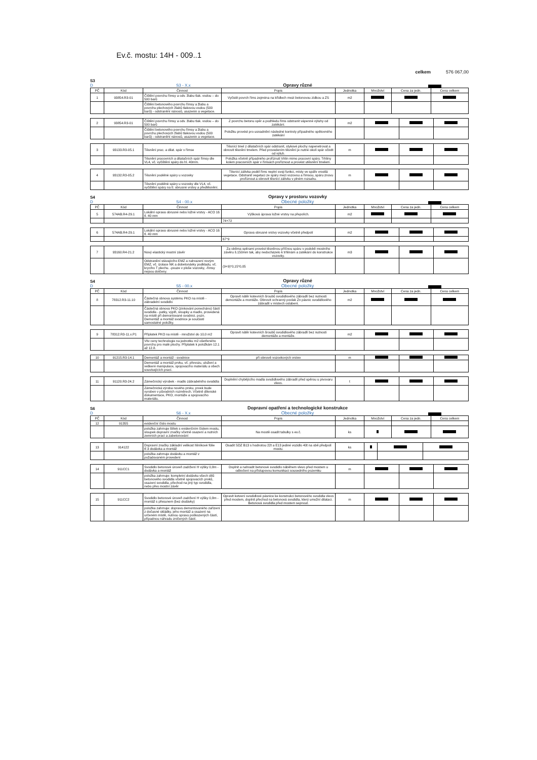Ev.č. mostu: 14H - 009..1
celkem 576 067,00
S3
D S3 - X.x Opravy různé
| PČ | Kód | Činnost | Popis | Jednotka | Množství | Cena za jedn. | Cena celkem |
| --- | --- | --- | --- | --- | --- | --- | --- |
| 1 | 93854.R3-01 | Čištění povrchu římsy a odv. žlabu tlak. vodou – do 500 barů | Vyčistit povrch říms zejména na křídlech mezi betonovou zídkou a ZS | m2 | | | |
| | | Čištění betonového povrchu římsy a žlabu a povrchu plechových žlabů tlakovou vodou (500 barů) - odstranění nánosů, usazenin a vegetace. | | | | | |
| 2 | 93854.R3-01 | Čištění povrchu římsy a odv. žlabu tlak. vodou – do 500 barů | Z povrchu betonu opěr a podhledu říms odstranit vápenné výluhy od zatékání. | m2 | | | |
| | | Čištění betonového povrchu římsy a žlabu a povrchu plechových žlabů tlakovou vodou (500 barů) - odstranění nánosů, usazenin a vegetace. | Položku provést pro usnadnění následné kontroly případného opětovného zatékání | | | | |
| 3 | 93133.R3-05.1 | Těsnění prac. a dilat. spár v římse | Těsnící tmel z dilatačních spár odstranit, stykové plochy napenetrovat a obnovit těsnění tmelem. Před provedením těsnění je nutné okolí spár očistit od výluh. | m | | | |
| | | Těsnění pracovních a dilatačních spár římsy dle VL4, vč. vyčištění spáry do hl. 40mm. | Položka včetně případného proříznutí trhlin mimo pracovní spáry. Trhliny kolem pracovních spár v římsách proříznout a provést utěsnění tmelem. | | | | |
| 4 | 93132.R3-05.2 | Těsnění podélné spáry u vozovky | Těsnící zálivka podél říms neplní svoji funkci, místy ve spáře vrostlá vegetace. Odstranit vegetaci ze spáry mezi vozovou a římsou, spáru znovu proříznout a obnovit těsnící zálivku v plném rozsahu. | m | | | |
| | | Těsnění podélné spáry u vozovky dle VL4, vč. vyčištění spáry na tl. obrusné vrstvy a předtěsnění. | | | | | |
S4
D S4 - 00.x Opravy v prostoru vozovky
Obecné položky
| PČ | Kód | Činnost | Popis | Jednotka | Množství | Cena za jedn. | Cena celkem |
| --- | --- | --- | --- | --- | --- | --- | --- |
| 5 | 574AB.R4-29.1 | Lokální oprava obrusné nebo ložné vrstvy - ACO 16 tl. 40 mm | Výšková úprava ložné vrstvy na přepolích. | m2 | | | |
| | | | 74+72 | | | | |
| 6 | 574AB.R4-29.1 | Lokální oprava obrusné nebo ložné vrstvy - ACO 16 tl. 40 mm | Oprava obrusné vrstvy vozovky včetně předpolí | m2 | | | |
| | | | 67*9 | | | | |
| 7 | 93160.R4-21.2 | Nový elastický mostní závěr | Za oběma opěrami provést těsněnou příčnou spáru v podobě mostního závěru š.150mm tak, aby nedocházelo k trhlinám a zatékání do konstrukce vozovky. | m3 | | | |
| | | Odstranění stávajícího EMZ a nahrazení novým EMZ, vč. izolace NK a dobetonávky podkladu, vč. krycího T plechu. -pouze v ploše vozovky, -římsy nejsou dotčeny. | (9+9)*0,15*0,05 | | | | |
S4
D S5 - 00.x Opravy různé
Obecné položky
| PČ | Kód | Činnost | Popis | Jednotka | Množství | Cena za jedn. | Cena celkem |
| --- | --- | --- | --- | --- | --- | --- | --- |
| 8 | 78312.R3-11.10 | Částečná obnova systému PKO na místě - zábradelní svodidlo | Opravit nátěr kotevních šroubů svodidlového zábradlí bez nutnosti demontáže a montáže. Obnovit ochranný povlak Zn pásnic svodidlového zábradlí v místech oslabení. | m2 | | | |
| | | Částečná obnova PKO (zinkování ponecháno) částí svodidla - patky, výplň, sloupky a madlo, provedená na místě při demontované svodnici. pozn. Demontáž a montáž svodnice je součástí samostatné položky. | | | | | |
| 9 | 78312.R3-11.x.P1 | Příplatek PKO na místě - množství do 10,0 m2 | Opravit nátěr kotevních šroubů svodidlového zábradlí bez nutnosti demontáže a montáže. | m2 | | | |
| | | Vliv ceny technologie na jednotku m2 ošetřeného povrchu pro malé plochy. Příplatek k položkám 12.1 až 12.8. | | | | | |
| 10 | 91215.R3-14.1 | Demontáž a montáž - svodnice | při obnově vozovkových vrstev | m | | | |
| | | Demontáž a montáž prvku, vč. převozu, uložení a veškeré manipulace, spojovacího materiálu a všech souvisejících prací. | | | | | |
| 11 | 91120.R3-24.2 | Zámečnický výrobek - madlo zábradelního svodidla | Doplnění chybějícího madla svodidlového zábradlí před opěrou u pivovaru vlevo. | t | | | |
| | | Zámečnická výroba nového prvku, prvek bude vyroben v původních rozměrech. Včetně dílenské dokumentace, PKO, montáže a spojovacího materiálu. | | | | | |
S6
D S6 - X.x Dopravní opatření a technologické konstrukce
Obecné položky
| PČ | Kód | Činnost | Popis | Jednotka | Množství | Cena za jedn. | Cena celkem |
| --- | --- | --- | --- | --- | --- | --- | --- |
| 12 | 91355 | evidenční číslo mostu | | | | | |
| | | položka zahrnuje štítek s evidenčním číslem mostu, sloupek dopravní značky včetně osazení a nutních zemních prací a zabetonování | Na mostě osadit tabulky s ev.č. | ks | | | |
| 13 | 914122 | Dopravní značky základní velikost hliníkové fólie tř.3 dodávka a montáž | Osadit SDZ B13 s hodnotou 22t a E13 jediné vozidlo 40t na obě předpolí mostu. | ks | | | |
| | | položka zahrnuje dodávku a montáž v požadovaném provedení | | | | | |
| 14 | 911CC1 | Svodidlo betonové úroveň zadržení H výšky 0,8m -dodávka a montáž | Doplnit a nahradit betonové svodidlo náběhem vlevo před mostem u odbočení na přístupovou komunikaci sousedního pozemku | m | | | |
| | | položka zahrnuje: kompletní dodávku všech dílů betonového svodidla včetně spojovacích prvků, osazení svodidla, přechod na jiný typ svodidla, nebo přes mostní závěr | | | | | |
| 15 | 911CC2 | Svodidlo betonové úroveň zadržení H výšky 0,8m -montáž s přesunem (bez dodávky) | Opravit kotvení svodidlové pásnice ke konstrukci betonového svodidla vlevo před mostem, doplnit přechod na betonová svodidla, který umožní dilataci. Betonová svodidla před mostem sepnout. | m | | | |
| | | položka zahrnuje: dopravu demontovaného zařízení z dočasné skládky, jeho montáž a osazení na určeném místě, nutnou opravu poškozených částí, případnou náhradu zničených částí. | | | | | |